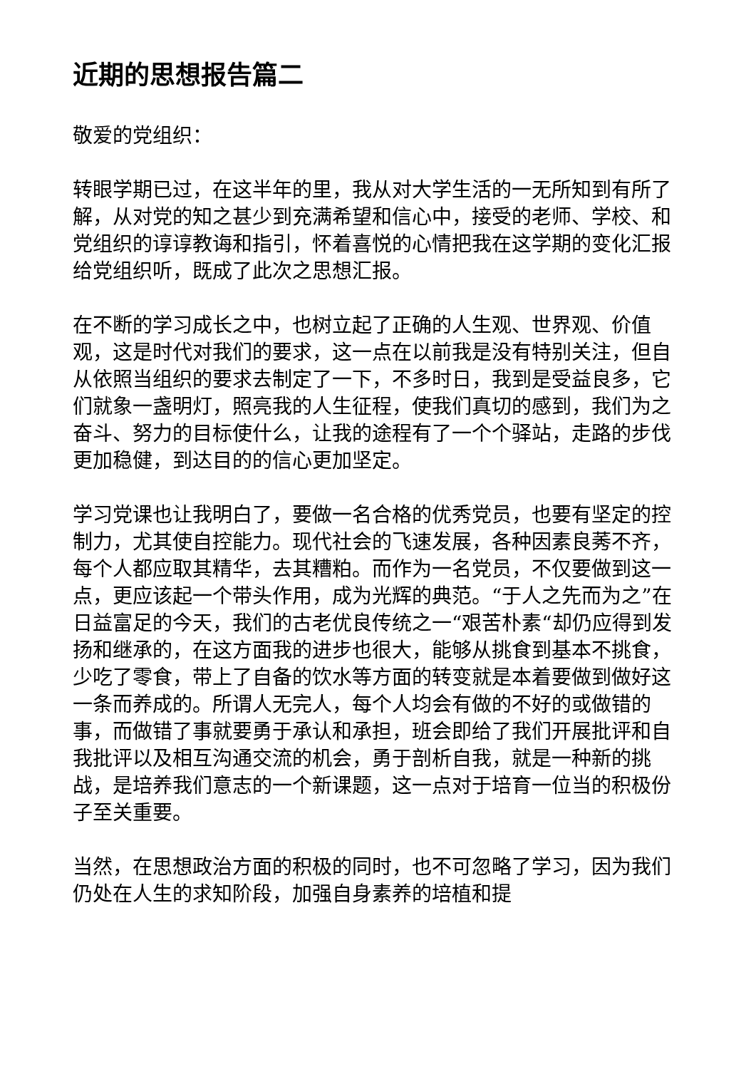近期的思想报告篇二
敬爱的党组织：
转眼学期已过，在这半年的里，我从对大学生活的一无所知到有所了解，从对党的知之甚少到充满希望和信心中，接受的老师、学校、和党组织的谆谆教诲和指引，怀着喜悦的心情把我在这学期的变化汇报给党组织听，既成了此次之思想汇报。
在不断的学习成长之中，也树立起了正确的人生观、世界观、价值观，这是时代对我们的要求，这一点在以前我是没有特别关注，但自从依照当组织的要求去制定了一下，不多时日，我到是受益良多，它们就象一盏明灯，照亮我的人生征程，使我们真切的感到，我们为之奋斗、努力的目标使什么，让我的途程有了一个个驿站，走路的步伐更加稳健，到达目的的信心更加坚定。
学习党课也让我明白了，要做一名合格的优秀党员，也要有坚定的控制力，尤其使自控能力。现代社会的飞速发展，各种因素良莠不齐，每个人都应取其精华，去其糟粕。而作为一名党员，不仅要做到这一点，更应该起一个带头作用，成为光辉的典范。“于人之先而为之”在日益富足的今天，我们的古老优良传统之一“艰苦朴素“却仍应得到发扬和继承的，在这方面我的进步也很大，能够从挑食到基本不挑食，少吃了零食，带上了自备的饮水等方面的转变就是本着要做到做好这一条而养成的。所谓人无完人，每个人均会有做的不好的或做错的事，而做错了事就要勇于承认和承担，班会即给了我们开展批评和自我批评以及相互沟通交流的机会，勇于剖析自我，就是一种新的挑战，是培养我们意志的一个新课题，这一点对于培育一位当的积极份子至关重要。
当然，在思想政治方面的积极的同时，也不可忽略了学习，因为我们仍处在人生的求知阶段，加强自身素养的培植和提